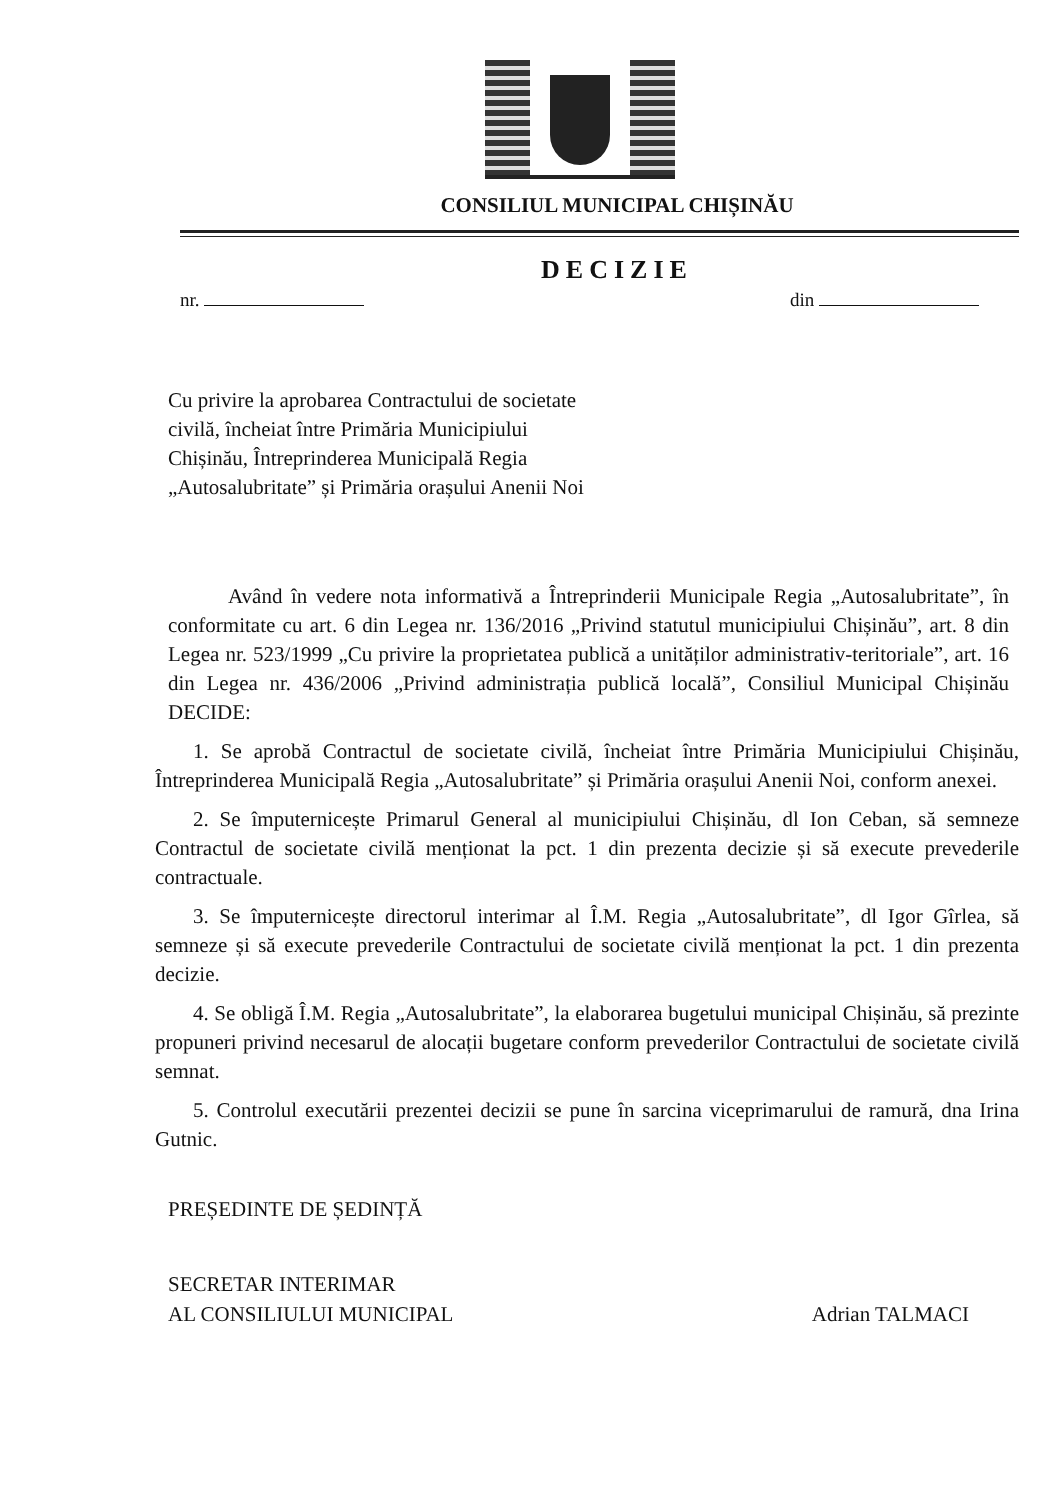CONSILIUL MUNICIPAL CHIȘINĂU
DECIZIE
nr. din
Cu privire la aprobarea Contractului de societate
civilă, încheiat între Primăria Municipiului
Chișinău, Întreprinderea Municipală Regia
„Autosalubritate” și Primăria orașului Anenii Noi
Având în vedere nota informativă a Întreprinderii Municipale Regia „Autosalubritate”, în conformitate cu art. 6 din Legea nr. 136/2016 „Privind statutul municipiului Chișinău”, art. 8 din Legea nr. 523/1999 „Cu privire la proprietatea publică a unităților administrativ-teritoriale”, art. 16 din Legea nr. 436/2006 „Privind administrația publică locală”, Consiliul Municipal Chișinău DECIDE:
1. Se aprobă Contractul de societate civilă, încheiat între Primăria Municipiului Chișinău, Întreprinderea Municipală Regia „Autosalubritate” și Primăria orașului Anenii Noi, conform anexei.
2. Se împuternicește Primarul General al municipiului Chișinău, dl Ion Ceban, să semneze Contractul de societate civilă menționat la pct. 1 din prezenta decizie și să execute prevederile contractuale.
3. Se împuternicește directorul interimar al Î.M. Regia „Autosalubritate”, dl Igor Gîrlea, să semneze și să execute prevederile Contractului de societate civilă menționat la pct. 1 din prezenta decizie.
4. Se obligă Î.M. Regia „Autosalubritate”, la elaborarea bugetului municipal Chișinău, să prezinte propuneri privind necesarul de alocații bugetare conform prevederilor Contractului de societate civilă semnat.
5. Controlul executării prezentei decizii se pune în sarcina viceprimarului de ramură, dna Irina Gutnic.
PREȘEDINTE DE ȘEDINȚĂ
SECRETAR INTERIMAR
AL CONSILIULUI MUNICIPAL Adrian TALMACI